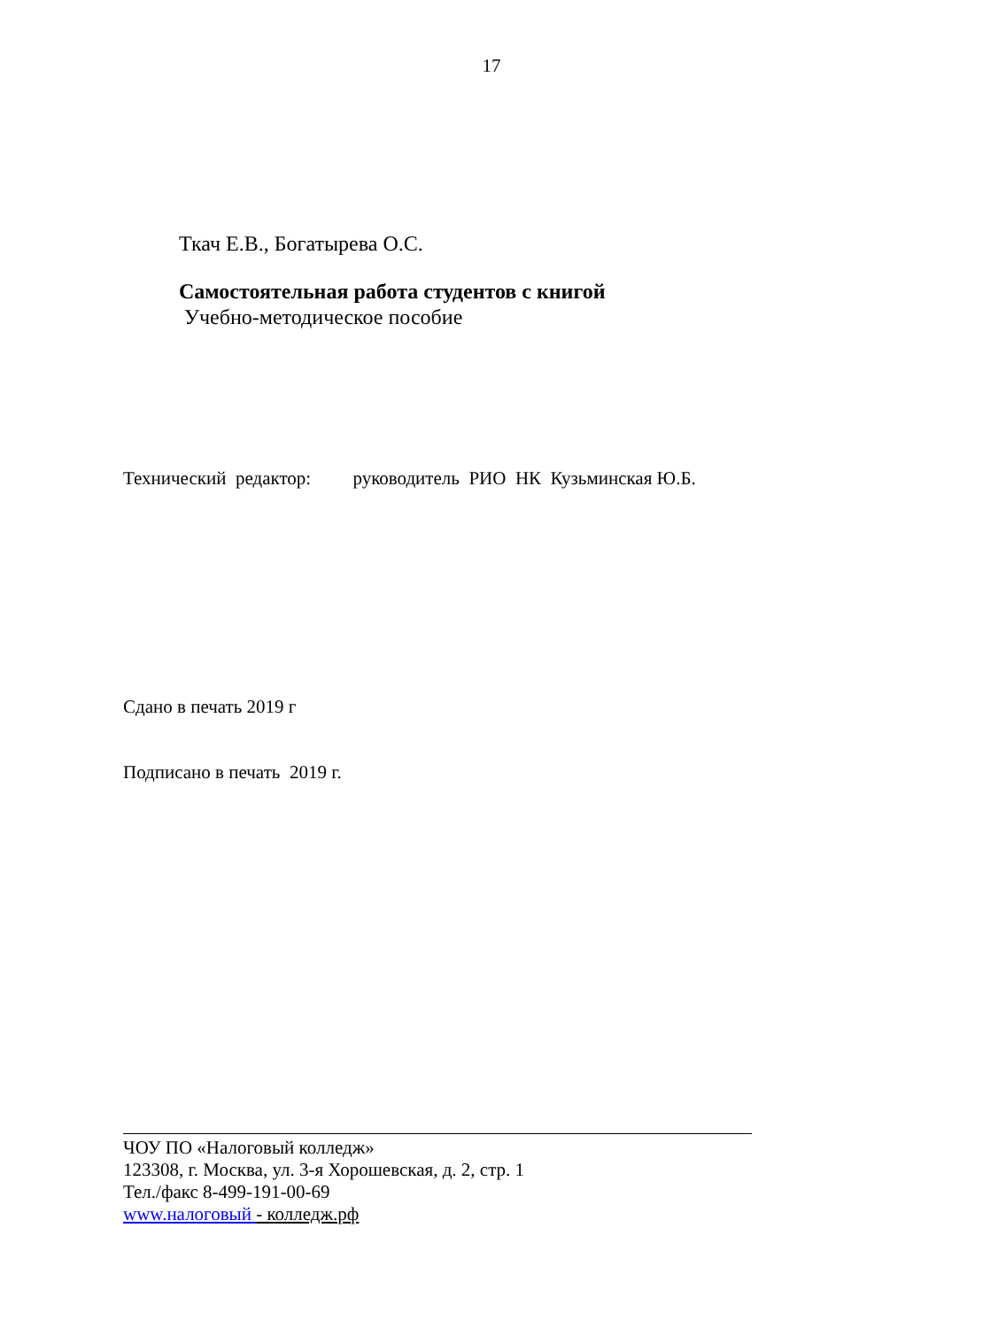17
Ткач Е.В., Богатырева О.С.
Самостоятельная работа студентов с книгой
Учебно-методическое пособие
Технический редактор: руководитель РИО НК Кузьминская Ю.Б.
Сдано в печать 2019 г
Подписано в печать 2019 г.
ЧОУ ПО «Налоговый колледж»
123308, г. Москва, ул. 3-я Хорошевская, д. 2, стр. 1
Тел./факс 8-499-191-00-69
www.налоговый - колледж.рф